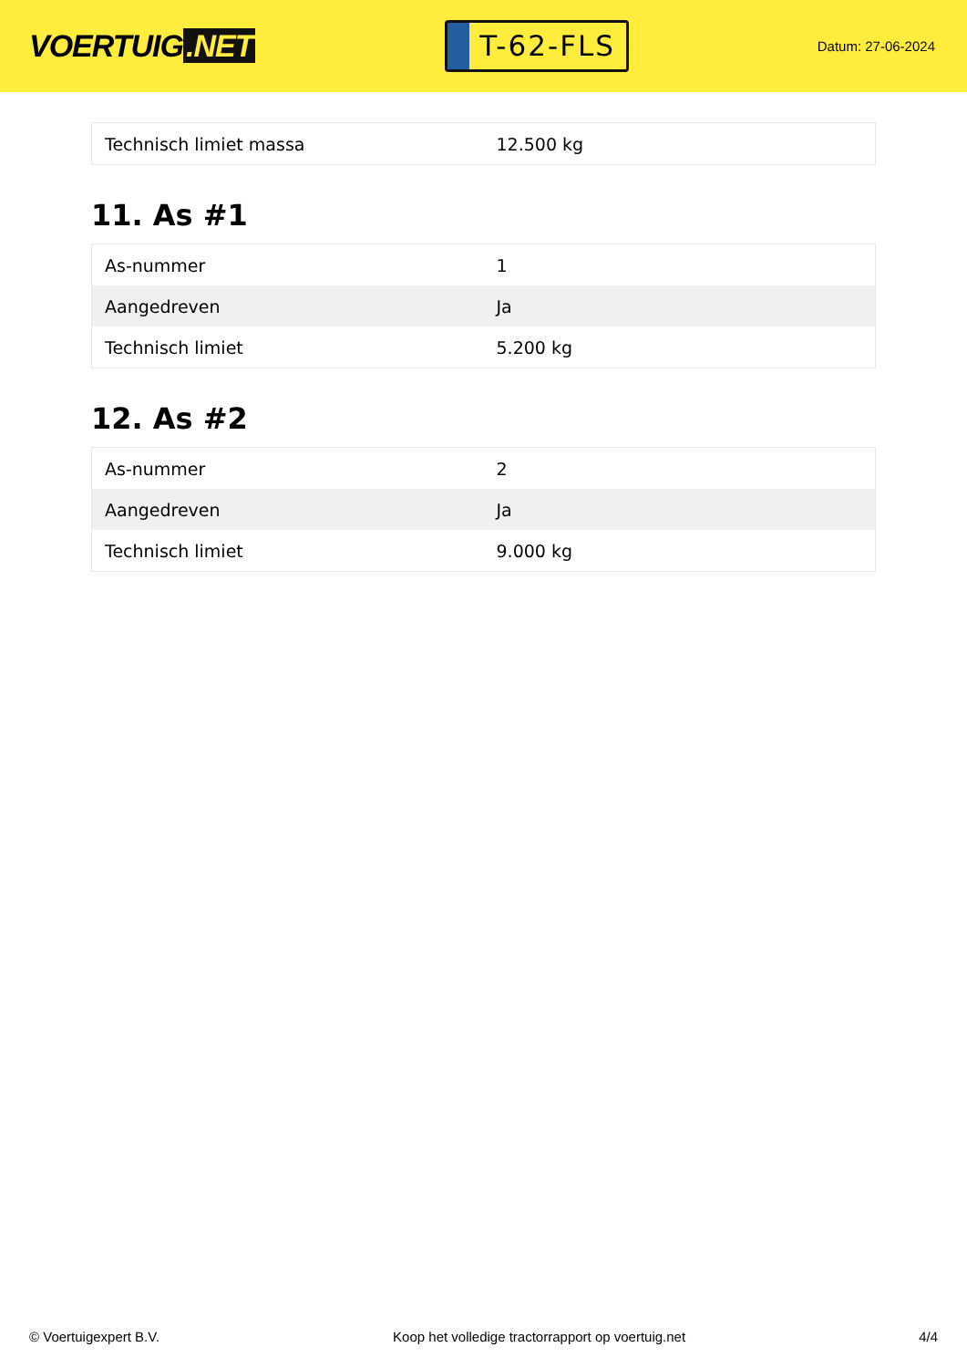VOERTUIG.NET
T-62-FLS
Datum: 27-06-2024
| Technisch limiet massa | 12.500 kg |
11. As #1
| As-nummer | 1 |
| Aangedreven | Ja |
| Technisch limiet | 5.200 kg |
12. As #2
| As-nummer | 2 |
| Aangedreven | Ja |
| Technisch limiet | 9.000 kg |
© Voertuigexpert B.V. Koop het volledige tractorrapport op voertuig.net 4/4